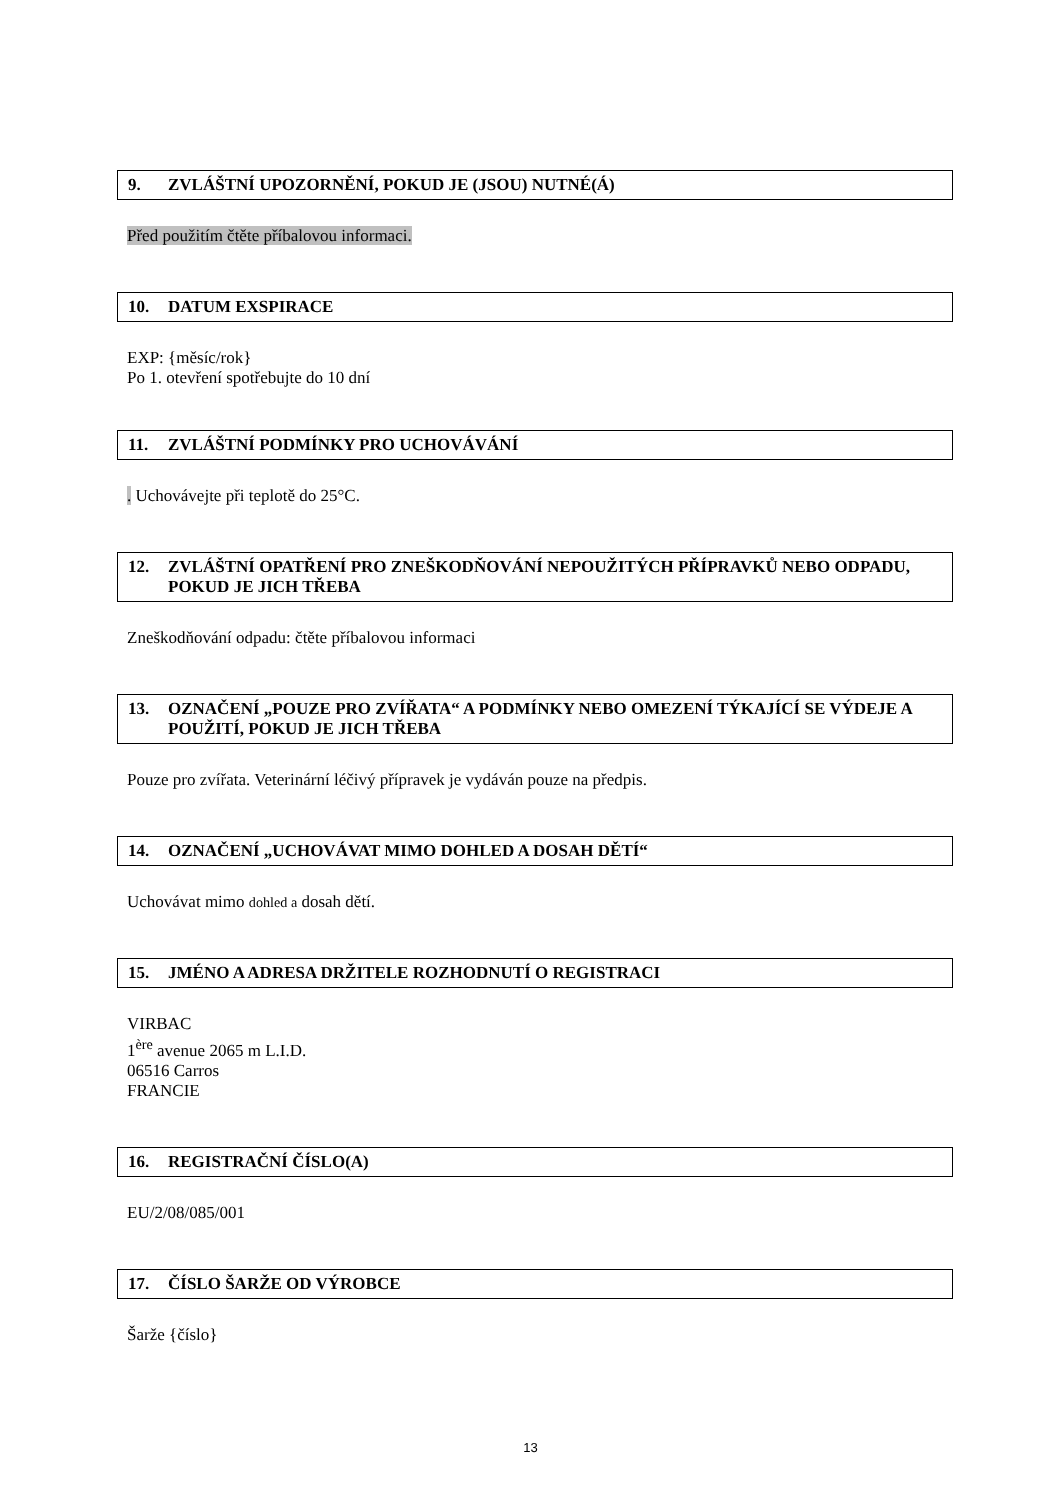9. ZVLÁŠTNÍ UPOZORNĚNÍ, POKUD JE (JSOU) NUTNÉ(Á)
Před použitím čtěte příbalovou informaci.
10. DATUM EXSPIRACE
EXP: {měsíc/rok}
Po 1. otevření spotřebujte do 10 dní
11. ZVLÁŠTNÍ PODMÍNKY PRO UCHOVÁVÁNÍ
. Uchovávejte při teplotě do 25°C.
12. ZVLÁŠTNÍ OPATŘENÍ PRO ZNEŠKODŇOVÁNÍ NEPOUŽITÝCH PŘÍPRAVKŮ NEBO ODPADU, POKUD JE JICH TŘEBA
Zneškodňování odpadu: čtěte příbalovou informaci
13. OZNAČENÍ „POUZE PRO ZVÍŘATA“ A PODMÍNKY NEBO OMEZENÍ TÝKAJÍCÍ SE VÝDEJE A POUŽITÍ, POKUD JE JICH TŘEBA
Pouze pro zvířata. Veterinární léčivý přípravek je vydáván pouze na předpis.
14. OZNAČENÍ „UCHOVÁVAT MIMO DOHLED A DOSAH DĚTÍ“
Uchovávat mimo dohled a dosah dětí.
15. JMÉNO A ADRESA DRŽITELE ROZHODNUTÍ O REGISTRACI
VIRBAC
1<sup>ère</sup> avenue 2065 m L.I.D.
06516 Carros
FRANCIE
16. REGISTRAČNÍ ČÍSLO(A)
EU/2/08/085/001
17. ČÍSLO ŠARŽE OD VÝROBCE
Šarže {číslo}
13